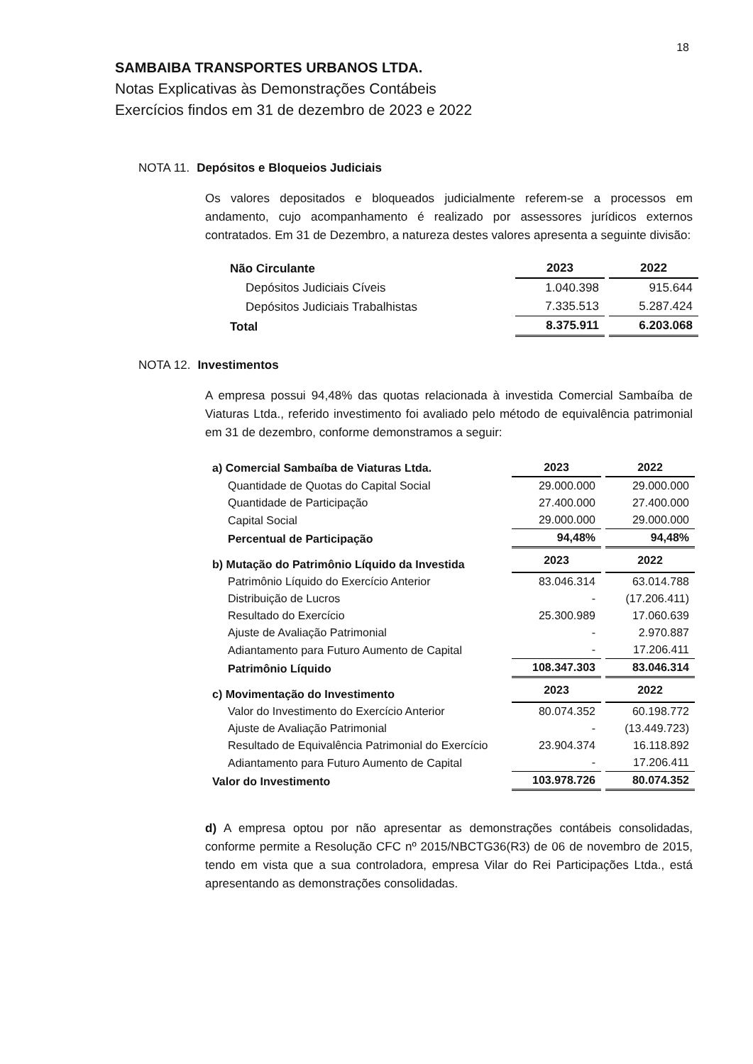18
SAMBAIBA TRANSPORTES URBANOS LTDA.
Notas Explicativas às Demonstrações Contábeis
Exercícios findos em 31 de dezembro de 2023 e 2022
NOTA 11. Depósitos e Bloqueios Judiciais
Os valores depositados e bloqueados judicialmente referem-se a processos em andamento, cujo acompanhamento é realizado por assessores jurídicos externos contratados. Em 31 de Dezembro, a natureza destes valores apresenta a seguinte divisão:
| Não Circulante | 2023 | 2022 |
| --- | --- | --- |
| Depósitos Judiciais Cíveis | 1.040.398 | 915.644 |
| Depósitos Judiciais Trabalhistas | 7.335.513 | 5.287.424 |
| Total | 8.375.911 | 6.203.068 |
NOTA 12. Investimentos
A empresa possui 94,48% das quotas relacionada à investida Comercial Sambaíba de Viaturas Ltda., referido investimento foi avaliado pelo método de equivalência patrimonial em 31 de dezembro, conforme demonstramos a seguir:
| a) Comercial Sambaíba de Viaturas Ltda. | 2023 | 2022 |
| --- | --- | --- |
| Quantidade de Quotas do Capital Social | 29.000.000 | 29.000.000 |
| Quantidade de Participação | 27.400.000 | 27.400.000 |
| Capital Social | 29.000.000 | 29.000.000 |
| Percentual de Participação | 94,48% | 94,48% |
| b) Mutação do Patrimônio Líquido da Investida | 2023 | 2022 |
| Patrimônio Líquido do Exercício Anterior | 83.046.314 | 63.014.788 |
| Distribuição de Lucros | - | (17.206.411) |
| Resultado do Exercício | 25.300.989 | 17.060.639 |
| Ajuste de Avaliação Patrimonial | - | 2.970.887 |
| Adiantamento para Futuro Aumento de Capital | - | 17.206.411 |
| Patrimônio Líquido | 108.347.303 | 83.046.314 |
| c) Movimentação do Investimento | 2023 | 2022 |
| Valor do Investimento do Exercício Anterior | 80.074.352 | 60.198.772 |
| Ajuste de Avaliação Patrimonial | - | (13.449.723) |
| Resultado de Equivalência Patrimonial do Exercício | 23.904.374 | 16.118.892 |
| Adiantamento para Futuro Aumento de Capital | - | 17.206.411 |
| Valor do Investimento | 103.978.726 | 80.074.352 |
d) A empresa optou por não apresentar as demonstrações contábeis consolidadas, conforme permite a Resolução CFC nº 2015/NBCTG36(R3) de 06 de novembro de 2015, tendo em vista que a sua controladora, empresa Vilar do Rei Participações Ltda., está apresentando as demonstrações consolidadas.